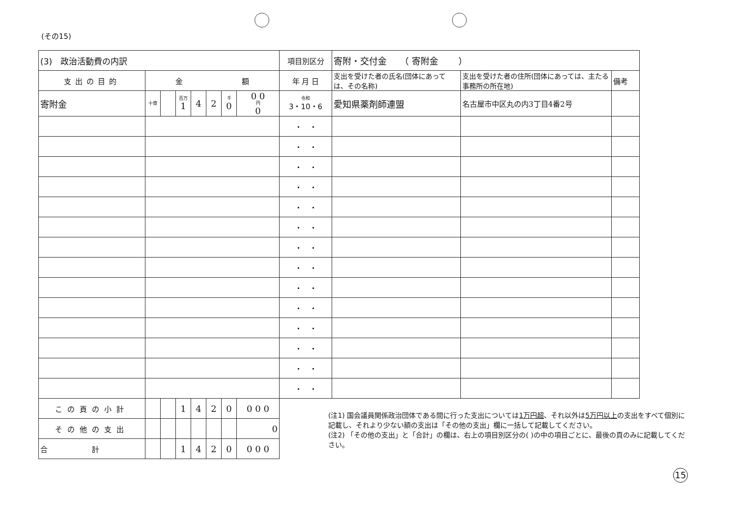(その15)
| (3) 政治活動費の内訳 | | | | | | | | 項目別区分 | 寄附・交付金 （ 寄附金 ） | | |
| 支出の目的 | 金 額 | | | | | | | 年 月 日 | 支出を受けた者の氏名(団体にあっては、その名称) | 支出を受けた者の住所(団体にあっては、主たる事務所の所在地) | 備考 |
| 寄附金 | 十億 | | 百万 1 | 4 | 2 | 千 0 | 0 0 円 0 | 令和 3・10・6 | 愛知県薬剤師連盟 | 名古屋市中区丸の内3丁目4番2号 | |
| | | | | | | | | ・ ・ | | | |
| | | | | | | | | ・ ・ | | | |
| | | | | | | | | ・ ・ | | | |
| | | | | | | | | ・ ・ | | | |
| | | | | | | | | ・ ・ | | | |
| | | | | | | | | ・ ・ | | | |
| | | | | | | | | ・ ・ | | | |
| | | | | | | | | ・ ・ | | | |
| | | | | | | | | ・ ・ | | | |
| | | | | | | | | ・ ・ | | | |
| | | | | | | | | ・ ・ | | | |
| | | | | | | | | ・ ・ | | | |
| | | | | | | | | ・ ・ | | | |
| | | | | | | | | ・ ・ | | | |
| この頁の小計 | | | 1 | 4 | 2 | 0 | 0 0 0 | | | | |
| その他の支出 | | | | | | | 0 | | | | |
| 合 計 | | | 1 | 4 | 2 | 0 | 0 0 0 | | | | |
(注1) 国会議員関係政治団体である間に行った支出については1万円超、それ以外は5万円以上の支出をすべて個別に記載し、それより少ない額の支出は「その他の支出」欄に一括して記載してください。
(注2) 「その他の支出」と「合計」の欄は、右上の項目別区分の( )の中の項目ごとに、最後の頁のみに記載してください。
15